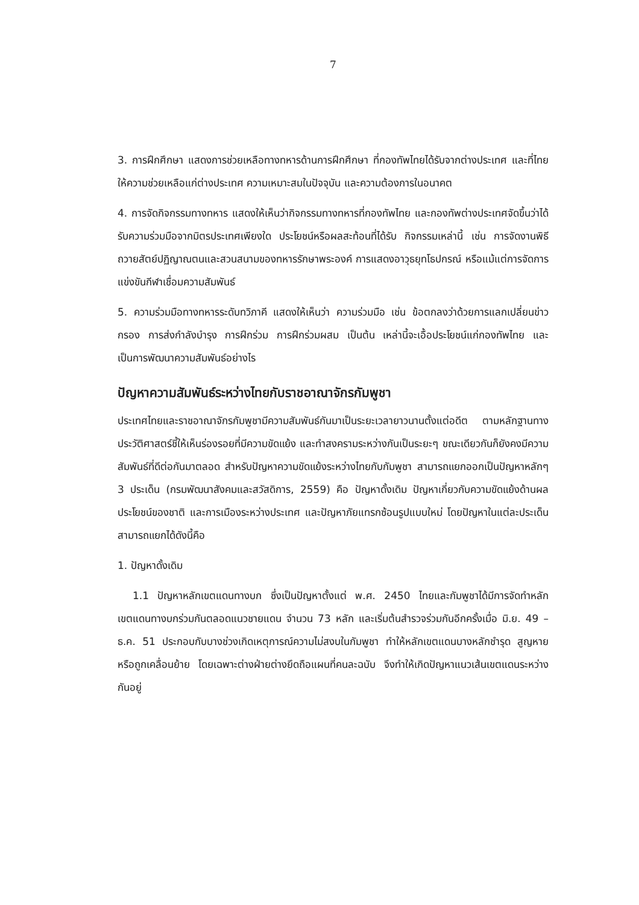7
3. การฝึกศึกษา แสดงการช่วยเหลือทางทหารด้านการฝึกศึกษา ที่กองทัพไทยได้รับจากต่างประเทศ และที่ไทยให้ความช่วยเหลือแก่ต่างประเทศ ความเหมาะสมในปัจจุบัน และความต้องการในอนาคต
4. การจัดกิจกรรมทางทหาร แสดงให้เห็นว่ากิจกรรมทางทหารที่กองทัพไทย และกองทัพต่างประเทศจัดขึ้นว่าได้รับความร่วมมือจากมิตรประเทศเพียงใด ประโยชน์หรือผลสะท้อนที่ได้รับ กิจกรรมเหล่านี้ เช่น การจัดงานพิธีถวายสัตย์ปฏิญาณตนและสวนสนามของทหารรักษาพระองค์ การแสดงอาวุธยุทโธปกรณ์ หรือแม้แต่การจัดการแข่งขันกีฬาเชื่อมความสัมพันธ์
5. ความร่วมมือทางทหารระดับทวิภาคี แสดงให้เห็นว่า ความร่วมมือ เช่น ข้อตกลงว่าด้วยการแลกเปลี่ยนข่าวกรอง การส่งกำลังบำรุง การฝึกร่วม การฝึกร่วมผสม เป็นต้น เหล่านี้จะเอื้อประโยชน์แก่กองทัพไทย และเป็นการพัฒนาความสัมพันธ์อย่างไร
ปัญหาความสัมพันธ์ระหว่างไทยกับราชอาณาจักรกัมพูชา
ประเทศไทยและราชอาณาจักรกัมพูชามีความสัมพันธ์กันมาเป็นระยะเวลายาวนานตั้งแต่อดีต ตามหลักฐานทางประวัติศาสตร์ชี้ให้เห็นร่องรอยที่มีความขัดแย้ง และทำสงครามระหว่างกันเป็นระยะๆ ขณะเดียวกันก็ยังคงมีความสัมพันธ์ที่ดีต่อกันมาตลอด สำหรับปัญหาความขัดแย้งระหว่างไทยกับกัมพูชา สามารถแยกออกเป็นปัญหาหลักๆ 3 ประเด็น (กรมพัฒนาสังคมและสวัสดิการ, 2559) คือ ปัญหาดั้งเดิม ปัญหาเกี่ยวกับความขัดแย้งด้านผลประโยชน์ของชาติ และการเมืองระหว่างประเทศ และปัญหาภัยแทรกซ้อนรูปแบบใหม่ โดยปัญหาในแต่ละประเด็นสามารถแยกได้ดังนี้คือ
1. ปัญหาดั้งเดิม
1.1 ปัญหาหลักเขตแดนทางบก ซึ่งเป็นปัญหาตั้งแต่ พ.ศ. 2450 ไทยและกัมพูชาได้มีการจัดทำหลักเขตแดนทางบกร่วมกันตลอดแนวชายแดน จำนวน 73 หลัก และเริ่มต้นสำรวจร่วมกันอีกครั้งเมื่อ มิ.ย. 49 – ธ.ค. 51 ประกอบกับบางช่วงเกิดเหตุการณ์ความไม่สงบในกัมพูชา ทำให้หลักเขตแดนบางหลักชำรุด สูญหาย หรือถูกเคลื่อนย้าย โดยเฉพาะต่างฝ่ายต่างยึดถือแผนที่คนละฉบับ จึงทำให้เกิดปัญหาแนวเส้นเขตแดนระหว่างกันอยู่